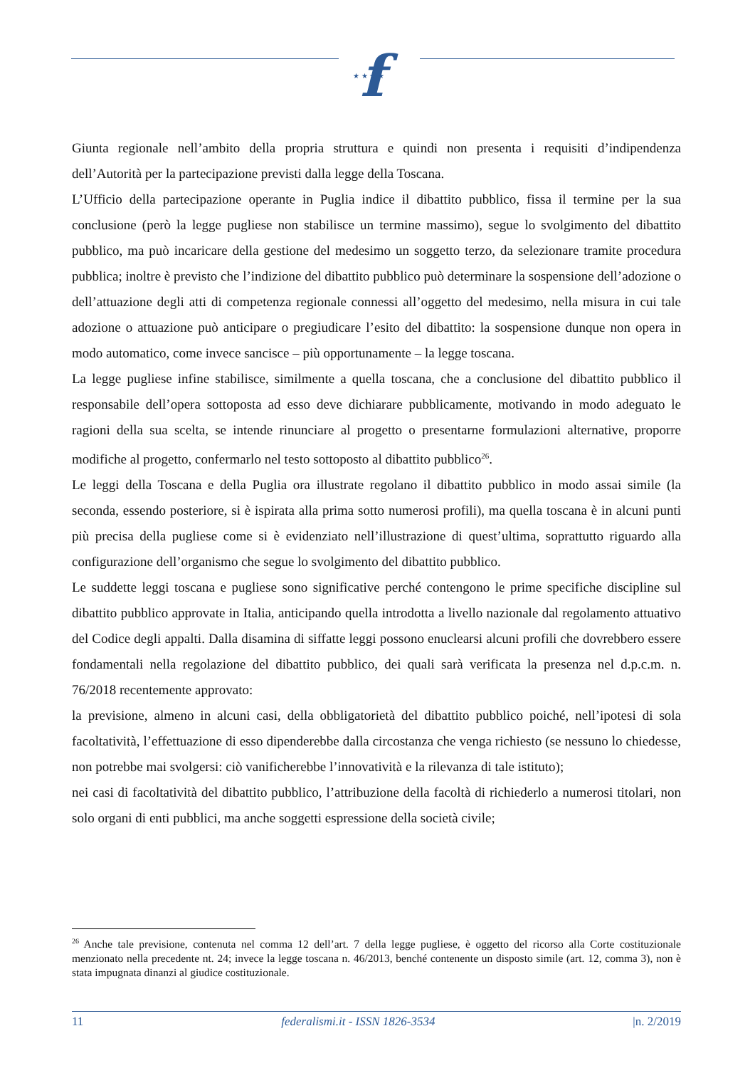f
★ ★ ★ ★
Giunta regionale nell’ambito della propria struttura e quindi non presenta i requisiti d’indipendenza dell’Autorità per la partecipazione previsti dalla legge della Toscana.
L’Ufficio della partecipazione operante in Puglia indice il dibattito pubblico, fissa il termine per la sua conclusione (però la legge pugliese non stabilisce un termine massimo), segue lo svolgimento del dibattito pubblico, ma può incaricare della gestione del medesimo un soggetto terzo, da selezionare tramite procedura pubblica; inoltre è previsto che l’indizione del dibattito pubblico può determinare la sospensione dell’adozione o dell’attuazione degli atti di competenza regionale connessi all’oggetto del medesimo, nella misura in cui tale adozione o attuazione può anticipare o pregiudicare l’esito del dibattito: la sospensione dunque non opera in modo automatico, come invece sancisce – più opportunamente – la legge toscana.
La legge pugliese infine stabilisce, similmente a quella toscana, che a conclusione del dibattito pubblico il responsabile dell’opera sottoposta ad esso deve dichiarare pubblicamente, motivando in modo adeguato le ragioni della sua scelta, se intende rinunciare al progetto o presentarne formulazioni alternative, proporre modifiche al progetto, confermarlo nel testo sottoposto al dibattito pubblico<sup>26</sup>.
Le leggi della Toscana e della Puglia ora illustrate regolano il dibattito pubblico in modo assai simile (la seconda, essendo posteriore, si è ispirata alla prima sotto numerosi profili), ma quella toscana è in alcuni punti più precisa della pugliese come si è evidenziato nell’illustrazione di quest’ultima, soprattutto riguardo alla configurazione dell’organismo che segue lo svolgimento del dibattito pubblico.
Le suddette leggi toscana e pugliese sono significative perché contengono le prime specifiche discipline sul dibattito pubblico approvate in Italia, anticipando quella introdotta a livello nazionale dal regolamento attuativo del Codice degli appalti. Dalla disamina di siffatte leggi possono enuclearsi alcuni profili che dovrebbero essere fondamentali nella regolazione del dibattito pubblico, dei quali sarà verificata la presenza nel d.p.c.m. n. 76/2018 recentemente approvato:
la previsione, almeno in alcuni casi, della obbligatorietà del dibattito pubblico poiché, nell’ipotesi di sola facoltatività, l’effettuazione di esso dipenderebbe dalla circostanza che venga richiesto (se nessuno lo chiedesse, non potrebbe mai svolgersi: ciò vanificherebbe l’innovatività e la rilevanza di tale istituto);
nei casi di facoltatività del dibattito pubblico, l’attribuzione della facoltà di richiederlo a numerosi titolari, non solo organi di enti pubblici, ma anche soggetti espressione della società civile;
<sup>26</sup> Anche tale previsione, contenuta nel comma 12 dell’art. 7 della legge pugliese, è oggetto del ricorso alla Corte costituzionale menzionato nella precedente nt. 24; invece la legge toscana n. 46/2013, benché contenente un disposto simile (art. 12, comma 3), non è stata impugnata dinanzi al giudice costituzionale.
11 federalismi.it - ISSN 1826-3534 |n. 2/2019